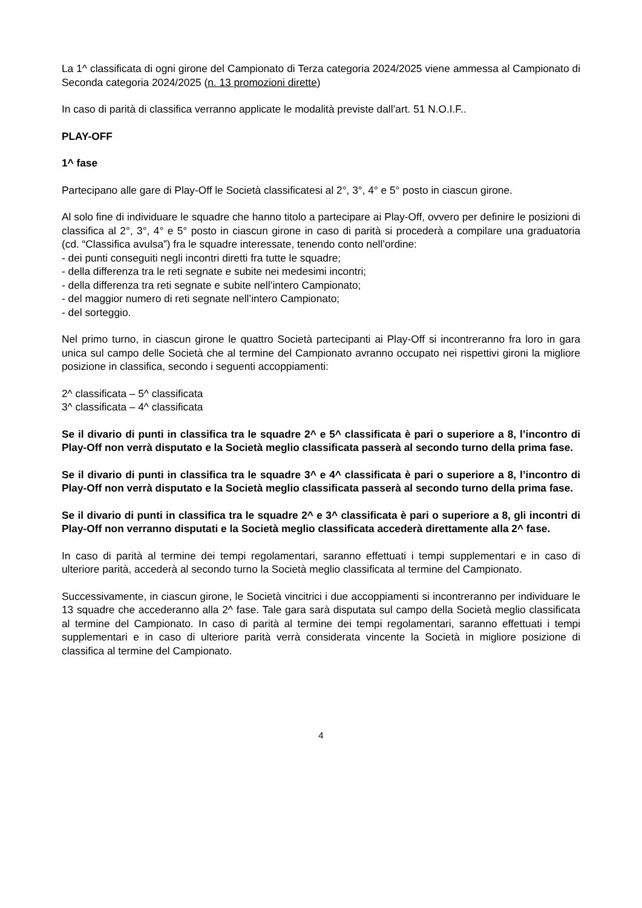La 1^ classificata di ogni girone del Campionato di Terza categoria 2024/2025 viene ammessa al Campionato di Seconda categoria 2024/2025 (n. 13 promozioni dirette)
In caso di parità di classifica verranno applicate le modalità previste dall’art. 51 N.O.I.F..
PLAY-OFF
1^ fase
Partecipano alle gare di Play-Off le Società classificatesi al 2°, 3°, 4° e 5° posto in ciascun girone.
Al solo fine di individuare le squadre che hanno titolo a partecipare ai Play-Off, ovvero per definire le posizioni di classifica al 2°, 3°, 4° e 5° posto in ciascun girone in caso di parità si procederà a compilare una graduatoria (cd. “Classifica avulsa”) fra le squadre interessate, tenendo conto nell’ordine:
- dei punti conseguiti negli incontri diretti fra tutte le squadre;
- della differenza tra le reti segnate e subite nei medesimi incontri;
- della differenza tra reti segnate e subite nell’intero Campionato;
- del maggior numero di reti segnate nell’intero Campionato;
- del sorteggio.
Nel primo turno, in ciascun girone le quattro Società partecipanti ai Play-Off si incontreranno fra loro in gara unica sul campo delle Società che al termine del Campionato avranno occupato nei rispettivi gironi la migliore posizione in classifica, secondo i seguenti accoppiamenti:
2^ classificata – 5^ classificata
3^ classificata – 4^ classificata
Se il divario di punti in classifica tra le squadre 2^ e 5^ classificata è pari o superiore a 8, l’incontro di Play-Off non verrà disputato e la Società meglio classificata passerà al secondo turno della prima fase.
Se il divario di punti in classifica tra le squadre 3^ e 4^ classificata è pari o superiore a 8, l’incontro di Play-Off non verrà disputato e la Società meglio classificata passerà al secondo turno della prima fase.
Se il divario di punti in classifica tra le squadre 2^ e 3^ classificata è pari o superiore a 8, gli incontri di Play-Off non verranno disputati e la Società meglio classificata accederà direttamente alla 2^ fase.
In caso di parità al termine dei tempi regolamentari, saranno effettuati i tempi supplementari e in caso di ulteriore parità, accederà al secondo turno la Società meglio classificata al termine del Campionato.
Successivamente, in ciascun girone, le Società vincitrici i due accoppiamenti si incontreranno per individuare le 13 squadre che accederanno alla 2^ fase. Tale gara sarà disputata sul campo della Società meglio classificata al termine del Campionato. In caso di parità al termine dei tempi regolamentari, saranno effettuati i tempi supplementari e in caso di ulteriore parità verrà considerata vincente la Società in migliore posizione di classifica al termine del Campionato.
4